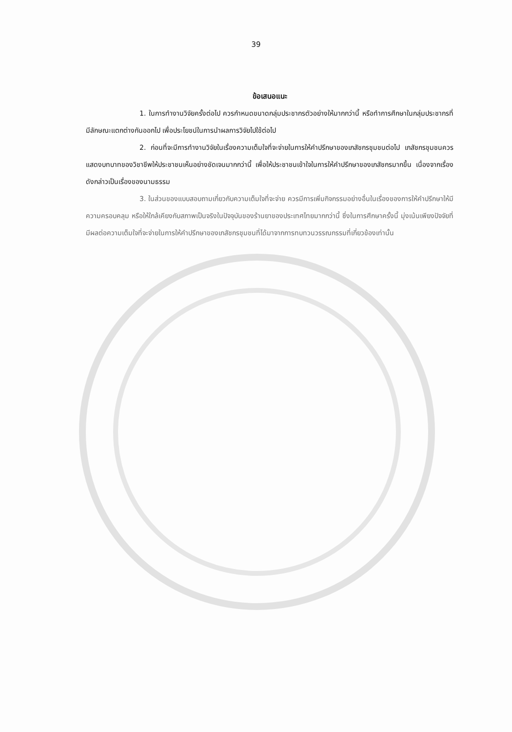39
ข้อเสนอแนะ
1. ในการทำงานวิจัยครั้งต่อไป ควรกำหนดขนาดกลุ่มประชากรตัวอย่างให้มากกว่านี้ หรือทำการศึกษาในกลุ่มประชากรที่มีลักษณะแตกต่างกันออกไป เพื่อประโยชน์ในการนำผลการวิจัยไปใช้ต่อไป
2. ก่อนที่จะมีการทำงานวิจัยในเรื่องความเต็มใจที่จะจ่ายในการให้คำปรึกษาของเภสัชกรชุมชนต่อไป เภสัชกรชุมชนควรแสดงบทบาทของวิชาชีพให้ประชาชนเห็นอย่างชัดเจนมากกว่านี้ เพื่อให้ประชาชนเข้าใจในการให้คำปรึกษาของเภสัชกรมากขึ้น เนื่องจากเรื่องดังกล่าวเป็นเรื่องของนามธรรม
3. ในส่วนของแบบสอบถามเกี่ยวกับความเต็มใจที่จะจ่าย ควรมีการเพิ่มกิจกรรมอย่างอื่นในเรื่องของการให้คำปรึกษาให้มีความครอบคลุม หรือให้ใกล้เคียงกับสภาพเป็นจริงในปัจจุบันของร้านยาของประเทศไทยมากกว่านี้ ซึ่งในการศึกษาครั้งนี้ มุ่งเน้นเพียงปัจจัยที่มีผลต่อความเต็มใจที่จะจ่ายในการให้คำปรึกษาของเภสัชกรชุมชนที่ได้มาจากการทบทวนวรรณกรรมที่เกี่ยวข้องเท่านั้น